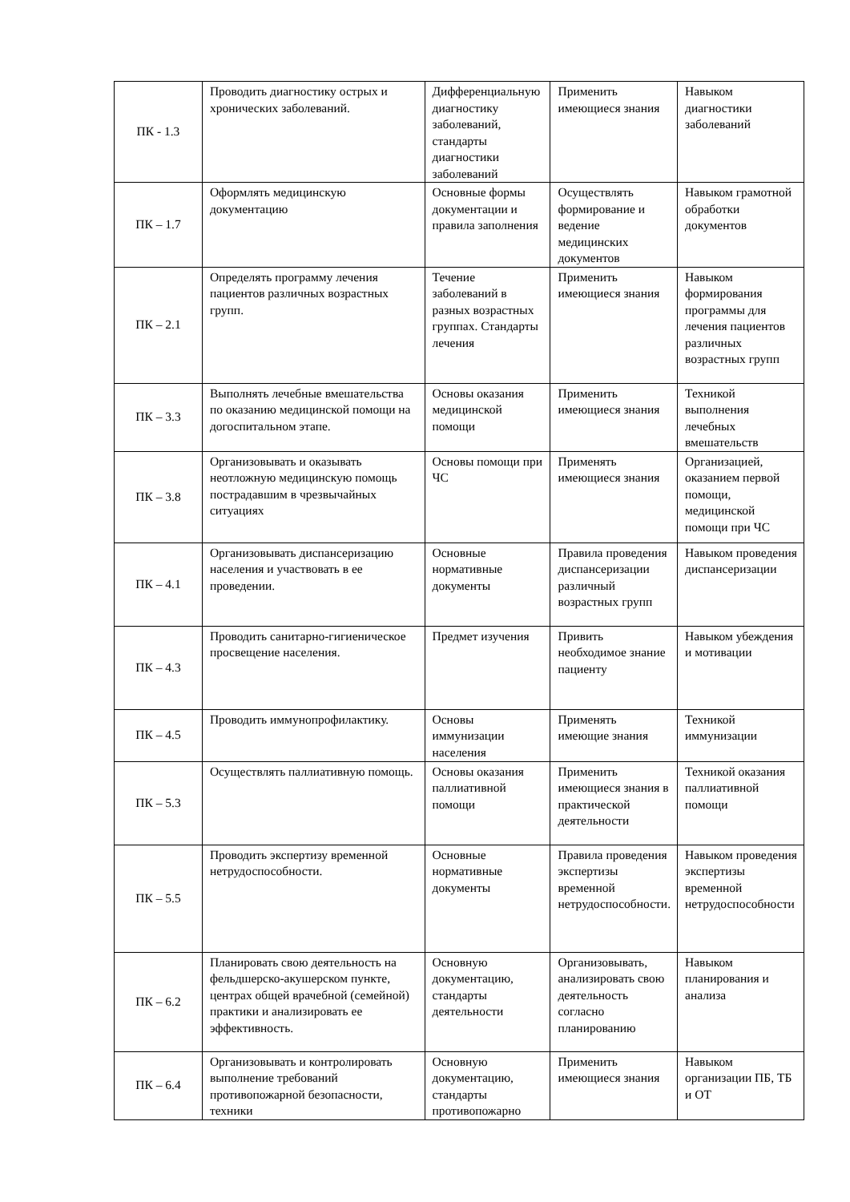| ПК - 1.3 | Проводить диагностику острых и хронических заболеваний. | Дифференциальную диагностику заболеваний, стандарты диагностики заболеваний | Применить имеющиеся знания | Навыком диагностики заболеваний |
| ПК – 1.7 | Оформлять медицинскую документацию | Основные формы документации и правила заполнения | Осуществлять формирование и ведение медицинских документов | Навыком грамотной обработки документов |
| ПК – 2.1 | Определять программу лечения пациентов различных возрастных групп. | Течение заболеваний в разных возрастных группах. Стандарты лечения | Применить имеющиеся знания | Навыком формирования программы для лечения пациентов различных возрастных групп |
| ПК – 3.3 | Выполнять лечебные вмешательства по оказанию медицинской помощи на догоспитальном этапе. | Основы оказания медицинской помощи | Применить имеющиеся знания | Техникой выполнения лечебных вмешательств |
| ПК – 3.8 | Организовывать и оказывать неотложную медицинскую помощь пострадавшим в чрезвычайных ситуациях | Основы помощи при ЧС | Применять имеющиеся знания | Организацией, оказанием первой помощи, медицинской помощи при ЧС |
| ПК – 4.1 | Организовывать диспансеризацию населения и участвовать в ее проведении. | Основные нормативные документы | Правила проведения диспансеризации различный возрастных групп | Навыком проведения диспансеризации |
| ПК – 4.3 | Проводить санитарно-гигиеническое просвещение населения. | Предмет изучения | Привить необходимое знание пациенту | Навыком убеждения и мотивации |
| ПК – 4.5 | Проводить иммунопрофилактику. | Основы иммунизации населения | Применять имеющие знания | Техникой иммунизации |
| ПК – 5.3 | Осуществлять паллиативную помощь. | Основы оказания паллиативной помощи | Применить имеющиеся знания в практической деятельности | Техникой оказания паллиативной помощи |
| ПК – 5.5 | Проводить экспертизу временной нетрудоспособности. | Основные нормативные документы | Правила проведения экспертизы временной нетрудоспособности. | Навыком проведения экспертизы временной нетрудоспособности |
| ПК – 6.2 | Планировать свою деятельность на фельдшерско-акушерском пункте, центрах общей врачебной (семейной) практики и анализировать ее эффективность. | Основную документацию, стандарты деятельности | Организовывать, анализировать свою деятельность согласно планированию | Навыком планирования и анализа |
| ПК – 6.4 | Организовывать и контролировать выполнение требований противопожарной безопасности, техники | Основную документацию, стандарты противопожарно | Применить имеющиеся знания | Навыком организации ПБ, ТБ и ОТ |